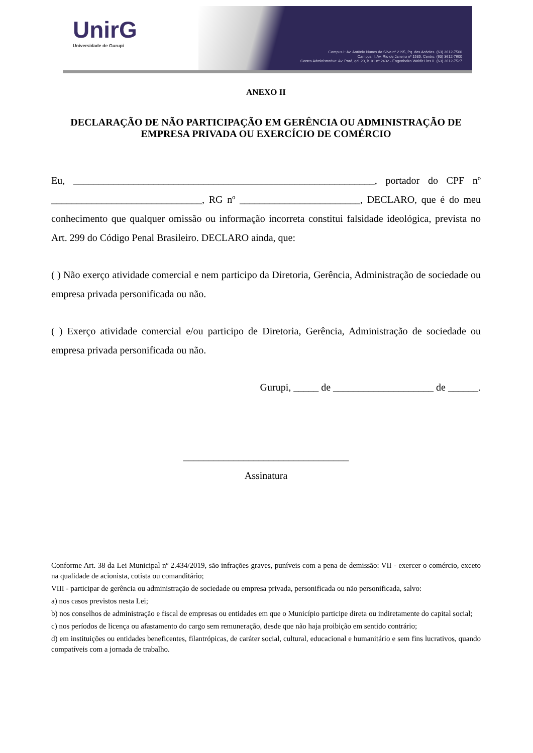UnirG
Universidade de Gurupi
Campus I: Av. Antônio Nunes da Silva nº 2195, Pq. das Acácias. (63) 3612-7500
Campus II: Av. Rio de Janeiro nº 1585, Centro. (63) 3612-7600
Centro Administrativo: Av. Pará, qd. 20, lt. 01 nº 2432 - Engenheiro Waldir Lins II. (63) 3612-7527
ANEXO II
DECLARAÇÃO DE NÃO PARTICIPAÇÃO EM GERÊNCIA OU ADMINISTRAÇÃO DE EMPRESA PRIVADA OU EXERCÍCIO DE COMÉRCIO
Eu, ____________________________________________________________, portador do CPF nº ______________________________, RG nº ________________________, DECLARO, que é do meu conhecimento que qualquer omissão ou informação incorreta constitui falsidade ideológica, prevista no Art. 299 do Código Penal Brasileiro. DECLARO ainda, que:
( ) Não exerço atividade comercial e nem participo da Diretoria, Gerência, Administração de sociedade ou empresa privada personificada ou não.
( ) Exerço atividade comercial e/ou participo de Diretoria, Gerência, Administração de sociedade ou empresa privada personificada ou não.
Gurupi, _____ de ____________________ de ______.
_________________________________
Assinatura
Conforme Art. 38 da Lei Municipal nº 2.434/2019, são infrações graves, puníveis com a pena de demissão: VII - exercer o comércio, exceto na qualidade de acionista, cotista ou comanditário;
VIII - participar de gerência ou administração de sociedade ou empresa privada, personificada ou não personificada, salvo:
a) nos casos previstos nesta Lei;
b) nos conselhos de administração e fiscal de empresas ou entidades em que o Município participe direta ou indiretamente do capital social;
c) nos períodos de licença ou afastamento do cargo sem remuneração, desde que não haja proibição em sentido contrário;
d) em instituições ou entidades beneficentes, filantrópicas, de caráter social, cultural, educacional e humanitário e sem fins lucrativos, quando compatíveis com a jornada de trabalho.